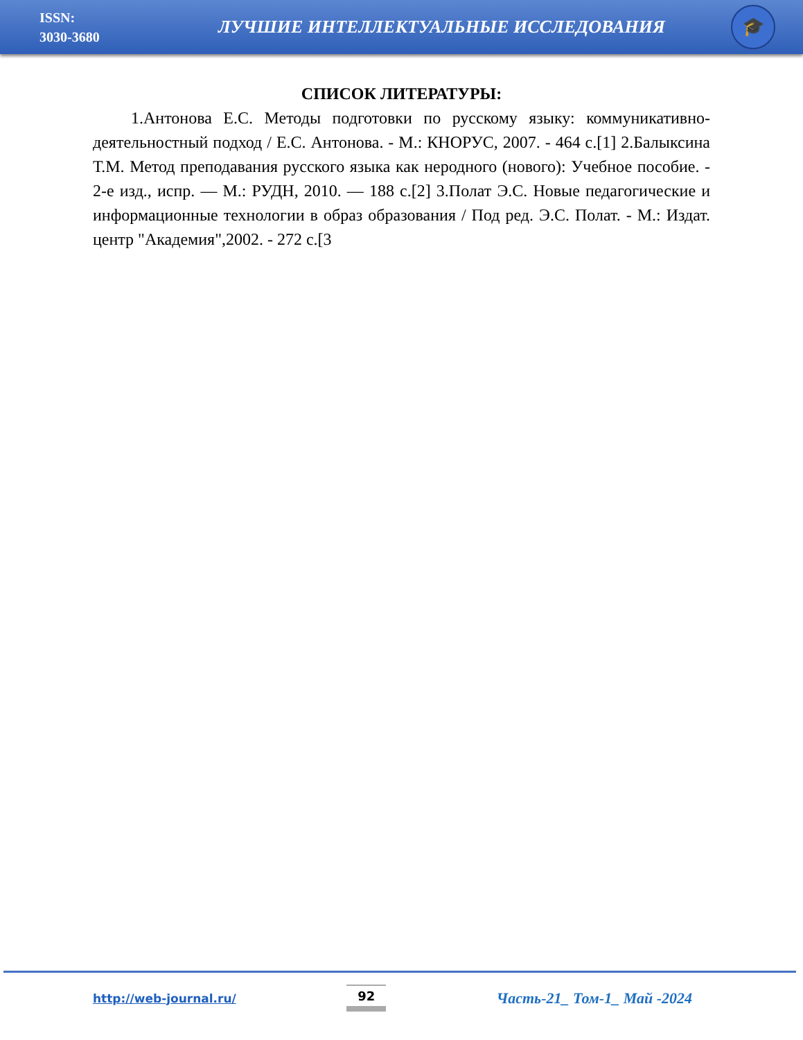ISSN:
3030-3680
ЛУЧШИЕ ИНТЕЛЛЕКТУАЛЬНЫЕ ИССЛЕДОВАНИЯ
🎓
СПИСОК ЛИТЕРАТУРЫ:
1.Антонова Е.С. Методы подготовки по русскому языку: коммуникативно-деятельностный подход / Е.С. Антонова. - М.: КНОРУС, 2007. - 464 с.[1] 2.Балыксина Т.М. Метод преподавания русского языка как неродного (нового): Учебное пособие. - 2-е изд., испр. — М.: РУДН, 2010. — 188 с.[2] 3.Полат Э.С. Новые педагогические и информационные технологии в образ образования / Под ред. Э.С. Полат. - М.: Издат. центр "Академия",2002. - 272 с.[3
http://web-journal.ru/ 92 Часть-21_ Том-1_ Май -2024